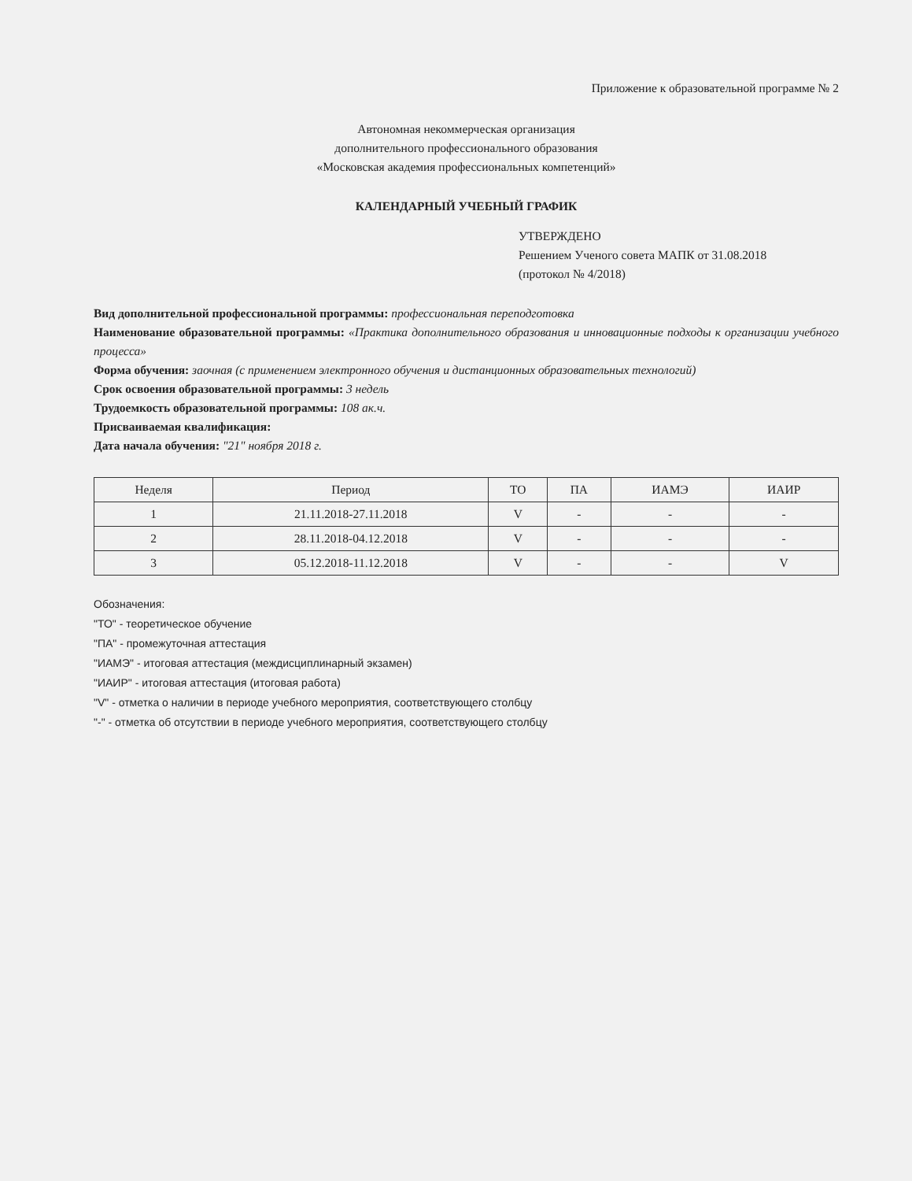Приложение к образовательной программе № 2
Автономная некоммерческая организация
дополнительного профессионального образования
«Московская академия профессиональных компетенций»
КАЛЕНДАРНЫЙ УЧЕБНЫЙ ГРАФИК
УТВЕРЖДЕНО
Решением Ученого совета МАПК от 31.08.2018
(протокол № 4/2018)
Вид дополнительной профессиональной программы: профессиональная переподготовка
Наименование образовательной программы: «Практика дополнительного образования и инновационные подходы к организации учебного процесса»
Форма обучения: заочная (с применением электронного обучения и дистанционных образовательных технологий)
Срок освоения образовательной программы: 3 недель
Трудоемкость образовательной программы: 108 ак.ч.
Присваиваемая квалификация:
Дата начала обучения: "21" ноября 2018 г.
| Неделя | Период | ТО | ПА | ИАМЭ | ИАИР |
| --- | --- | --- | --- | --- | --- |
| 1 | 21.11.2018-27.11.2018 | V | - | - | - |
| 2 | 28.11.2018-04.12.2018 | V | - | - | - |
| 3 | 05.12.2018-11.12.2018 | V | - | - | V |
Обозначения:
"ТО" - теоретическое обучение
"ПА" - промежуточная аттестация
"ИАМЭ" - итоговая аттестация (междисциплинарный экзамен)
"ИАИР" - итоговая аттестация (итоговая работа)
"V" - отметка о наличии в периоде учебного мероприятия, соответствующего столбцу
"-" - отметка об отсутствии в периоде учебного мероприятия, соответствующего столбцу